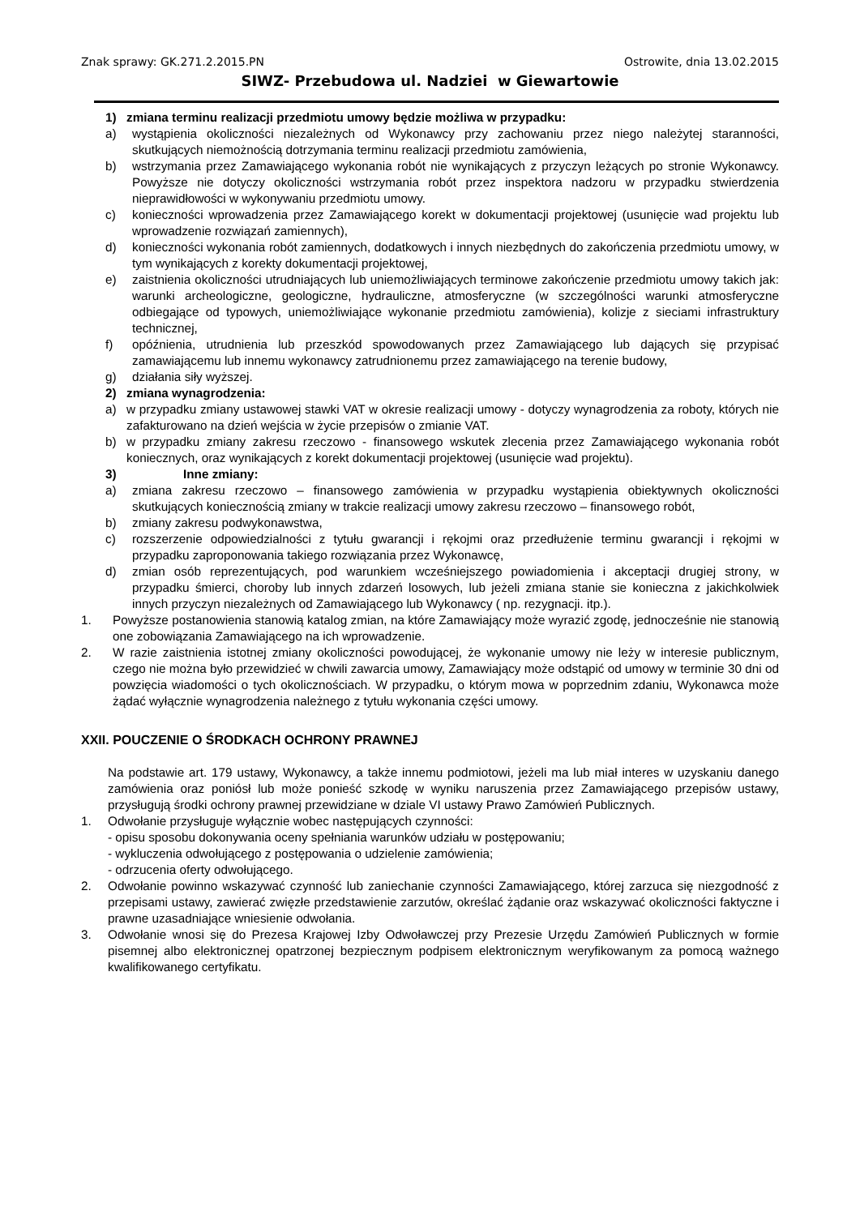Znak sprawy: GK.271.2.2015.PN Ostrowite, dnia 13.02.2015
SIWZ- Przebudowa ul. Nadziei w Giewartowie
1) zmiana terminu realizacji przedmiotu umowy będzie możliwa w przypadku:
a) wystąpienia okoliczności niezależnych od Wykonawcy przy zachowaniu przez niego należytej staranności, skutkujących niemożnością dotrzymania terminu realizacji przedmiotu zamówienia,
b) wstrzymania przez Zamawiającego wykonania robót nie wynikających z przyczyn leżących po stronie Wykonawcy. Powyższe nie dotyczy okoliczności wstrzymania robót przez inspektora nadzoru w przypadku stwierdzenia nieprawidłowości w wykonywaniu przedmiotu umowy.
c) konieczności wprowadzenia przez Zamawiającego korekt w dokumentacji projektowej (usunięcie wad projektu lub wprowadzenie rozwiązań zamiennych),
d) konieczności wykonania robót zamiennych, dodatkowych i innych niezbędnych do zakończenia przedmiotu umowy, w tym wynikających z korekty dokumentacji projektowej,
e) zaistnienia okoliczności utrudniających lub uniemożliwiających terminowe zakończenie przedmiotu umowy takich jak: warunki archeologiczne, geologiczne, hydrauliczne, atmosferyczne (w szczególności warunki atmosferyczne odbiegające od typowych, uniemożliwiające wykonanie przedmiotu zamówienia), kolizje z sieciami infrastruktury technicznej,
f) opóźnienia, utrudnienia lub przeszkód spowodowanych przez Zamawiającego lub dających się przypisać zamawiającemu lub innemu wykonawcy zatrudnionemu przez zamawiającego na terenie budowy,
g) działania siły wyższej.
2) zmiana wynagrodzenia:
a) w przypadku zmiany ustawowej stawki VAT w okresie realizacji umowy - dotyczy wynagrodzenia za roboty, których nie zafakturowano na dzień wejścia w życie przepisów o zmianie VAT.
b) w przypadku zmiany zakresu rzeczowo - finansowego wskutek zlecenia przez Zamawiającego wykonania robót koniecznych, oraz wynikających z korekt dokumentacji projektowej (usunięcie wad projektu).
3) Inne zmiany:
a) zmiana zakresu rzeczowo – finansowego zamówienia w przypadku wystąpienia obiektywnych okoliczności skutkujących koniecznością zmiany w trakcie realizacji umowy zakresu rzeczowo – finansowego robót,
b) zmiany zakresu podwykonawstwa,
c) rozszerzenie odpowiedzialności z tytułu gwarancji i rękojmi oraz przedłużenie terminu gwarancji i rękojmi w przypadku zaproponowania takiego rozwiązania przez Wykonawcę,
d) zmian osób reprezentujących, pod warunkiem wcześniejszego powiadomienia i akceptacji drugiej strony, w przypadku śmierci, choroby lub innych zdarzeń losowych, lub jeżeli zmiana stanie sie konieczna z jakichkolwiek innych przyczyn niezależnych od Zamawiającego lub Wykonawcy ( np. rezygnacji. itp.).
1. Powyższe postanowienia stanowią katalog zmian, na które Zamawiający może wyrazić zgodę, jednocześnie nie stanowią one zobowiązania Zamawiającego na ich wprowadzenie.
2. W razie zaistnienia istotnej zmiany okoliczności powodującej, że wykonanie umowy nie leży w interesie publicznym, czego nie można było przewidzieć w chwili zawarcia umowy, Zamawiający może odstąpić od umowy w terminie 30 dni od powzięcia wiadomości o tych okolicznościach. W przypadku, o którym mowa w poprzednim zdaniu, Wykonawca może żądać wyłącznie wynagrodzenia należnego z tytułu wykonania części umowy.
XXII. POUCZENIE O ŚRODKACH OCHRONY PRAWNEJ
Na podstawie art. 179 ustawy, Wykonawcy, a także innemu podmiotowi, jeżeli ma lub miał interes w uzyskaniu danego zamówienia oraz poniósł lub może ponieść szkodę w wyniku naruszenia przez Zamawiającego przepisów ustawy, przysługują środki ochrony prawnej przewidziane w dziale VI ustawy Prawo Zamówień Publicznych.
1. Odwołanie przysługuje wyłącznie wobec następujących czynności:
- opisu sposobu dokonywania oceny spełniania warunków udziału w postępowaniu;
- wykluczenia odwołującego z postępowania o udzielenie zamówienia;
- odrzucenia oferty odwołującego.
2. Odwołanie powinno wskazywać czynność lub zaniechanie czynności Zamawiającego, której zarzuca się niezgodność z przepisami ustawy, zawierać zwięzłe przedstawienie zarzutów, określać żądanie oraz wskazywać okoliczności faktyczne i prawne uzasadniające wniesienie odwołania.
3. Odwołanie wnosi się do Prezesa Krajowej Izby Odwoławczej przy Prezesie Urzędu Zamówień Publicznych w formie pisemnej albo elektronicznej opatrzonej bezpiecznym podpisem elektronicznym weryfikowanym za pomocą ważnego kwalifikowanego certyfikatu.